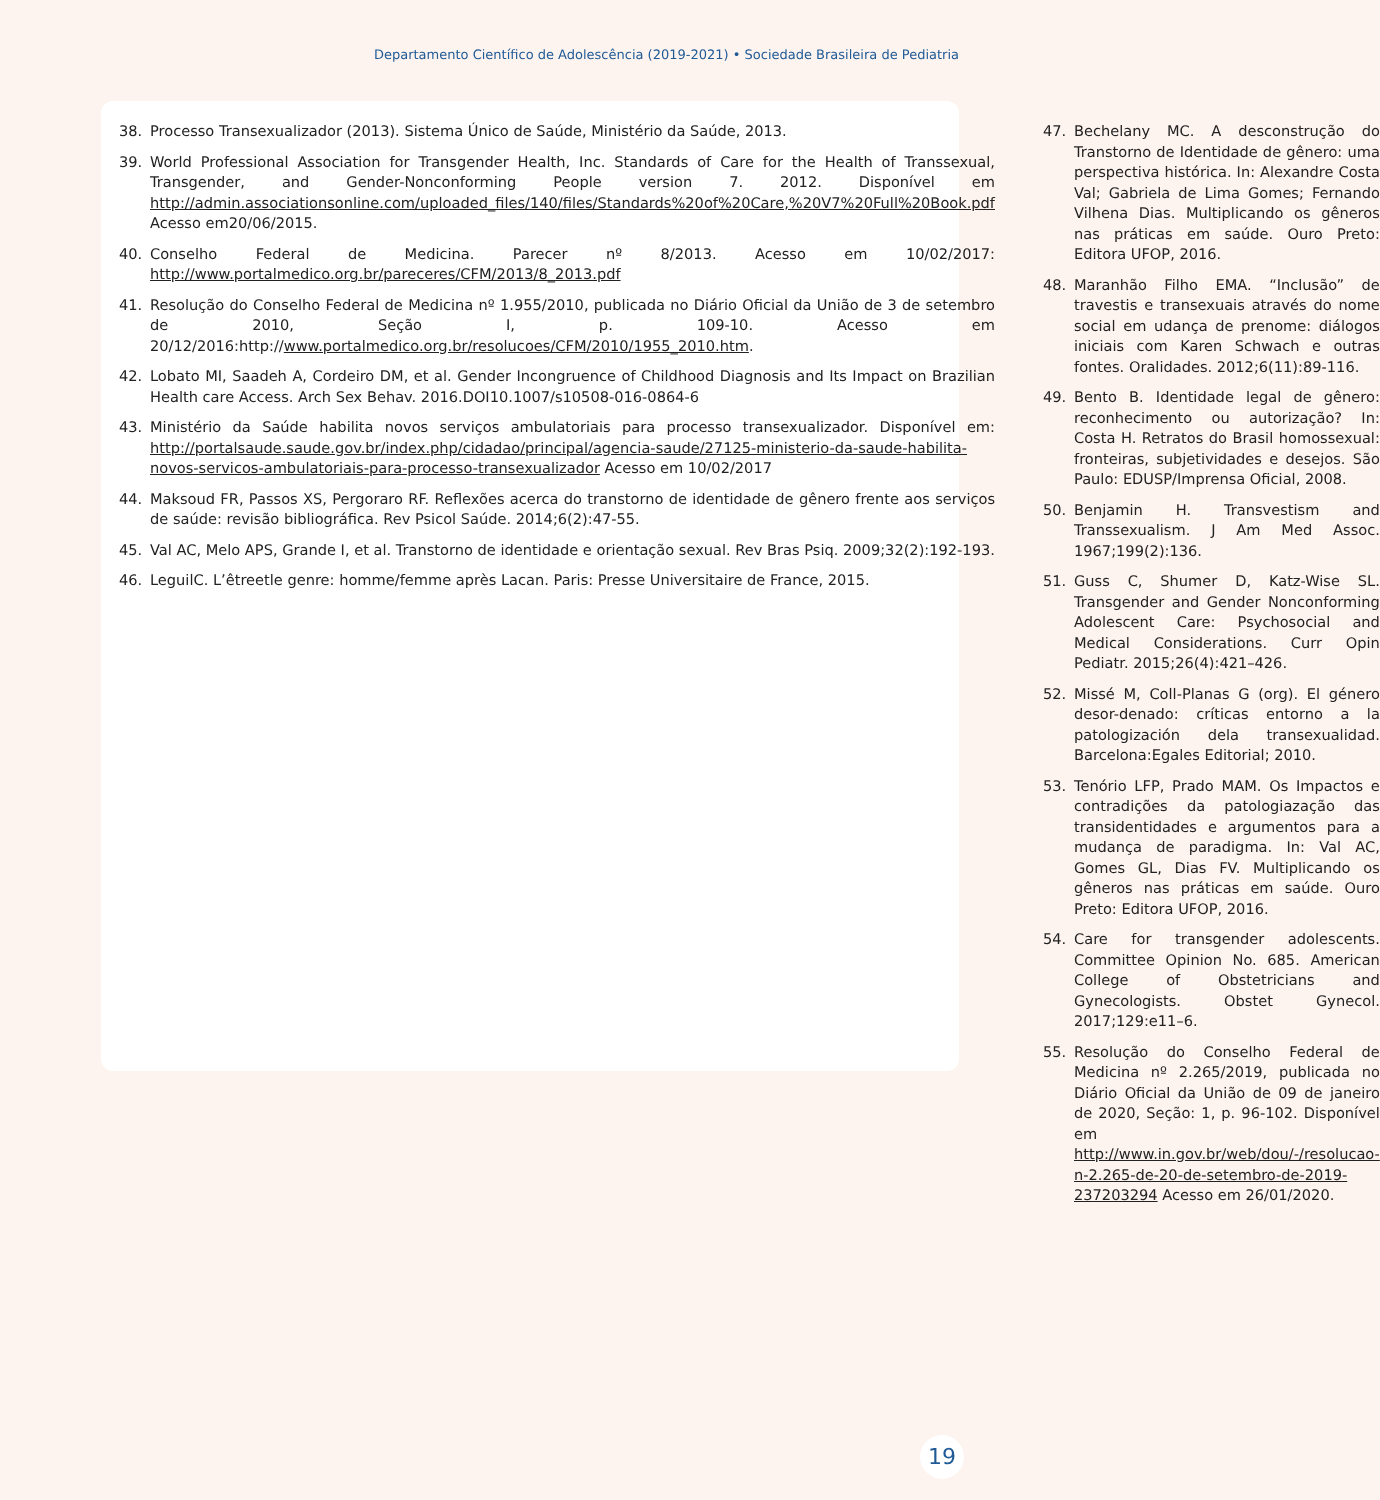Departamento Científico de Adolescência (2019-2021) • Sociedade Brasileira de Pediatria
38. Processo Transexualizador (2013). Sistema Único de Saúde, Ministério da Saúde, 2013.
39. World Professional Association for Transgender Health, Inc. Standards of Care for the Health of Transsexual, Transgender, and Gender-Nonconforming People version 7. 2012. Disponível em http://admin.associationsonline.com/uploaded_files/140/files/Standards%20of%20Care,%20V7%20Full%20Book.pdf Acesso em20/06/2015.
40. Conselho Federal de Medicina. Parecer nº 8/2013. Acesso em 10/02/2017: http://www.portalmedico.org.br/pareceres/CFM/2013/8_2013.pdf
41. Resolução do Conselho Federal de Medicina nº 1.955/2010, publicada no Diário Oficial da União de 3 de setembro de 2010, Seção I, p. 109-10. Acesso em 20/12/2016:http://www.portalmedico.org.br/resolucoes/CFM/2010/1955_2010.htm.
42. Lobato MI, Saadeh A, Cordeiro DM, et al. Gender Incongruence of Childhood Diagnosis and Its Impact on Brazilian Health care Access. Arch Sex Behav. 2016.DOI10.1007/s10508-016-0864-6
43. Ministério da Saúde habilita novos serviços ambulatoriais para processo transexualizador. Disponível em: http://portalsaude.saude.gov.br/index.php/cidadao/principal/agencia-saude/27125-ministerio-da-saude-habilita-novos-servicos-ambulatoriais-para-processo-transexualizador Acesso em 10/02/2017
44. Maksoud FR, Passos XS, Pergoraro RF. Reflexões acerca do transtorno de identidade de gênero frente aos serviços de saúde: revisão bibliográfica. Rev Psicol Saúde. 2014;6(2):47-55.
45. Val AC, Melo APS, Grande I, et al. Transtorno de identidade e orientação sexual. Rev Bras Psiq. 2009;32(2):192-193.
46. LeguilC. L’êtreetle genre: homme/femme après Lacan. Paris: Presse Universitaire de France, 2015.
47. Bechelany MC. A desconstrução do Transtorno de Identidade de gênero: uma perspectiva histórica. In: Alexandre Costa Val; Gabriela de Lima Gomes; Fernando Vilhena Dias. Multiplicando os gêneros nas práticas em saúde. Ouro Preto: Editora UFOP, 2016.
48. Maranhão Filho EMA. “Inclusão” de travestis e transexuais através do nome social em udança de prenome: diálogos iniciais com Karen Schwach e outras fontes. Oralidades. 2012;6(11):89-116.
49. Bento B. Identidade legal de gênero: reconhecimento ou autorização? In: Costa H. Retratos do Brasil homossexual: fronteiras, subjetividades e desejos. São Paulo: EDUSP/Imprensa Oficial, 2008.
50. Benjamin H. Transvestism and Transsexualism. J Am Med Assoc. 1967;199(2):136.
51. Guss C, Shumer D, Katz-Wise SL. Transgender and Gender Nonconforming Adolescent Care: Psychosocial and Medical Considerations. Curr Opin Pediatr. 2015;26(4):421–426.
52. Missé M, Coll-Planas G (org). El género desor-denado: críticas entorno a la patologización dela transexualidad. Barcelona:Egales Editorial; 2010.
53. Tenório LFP, Prado MAM. Os Impactos e contradições da patologiazação das transidentidades e argumentos para a mudança de paradigma. In: Val AC, Gomes GL, Dias FV. Multiplicando os gêneros nas práticas em saúde. Ouro Preto: Editora UFOP, 2016.
54. Care for transgender adolescents. Committee Opinion No. 685. American College of Obstetricians and Gynecologists. Obstet Gynecol. 2017;129:e11–6.
55. Resolução do Conselho Federal de Medicina nº 2.265/2019, publicada no Diário Oficial da União de 09 de janeiro de 2020, Seção: 1, p. 96-102. Disponível em http://www.in.gov.br/web/dou/-/resolucao-n-2.265-de-20-de-setembro-de-2019-237203294 Acesso em 26/01/2020.
19